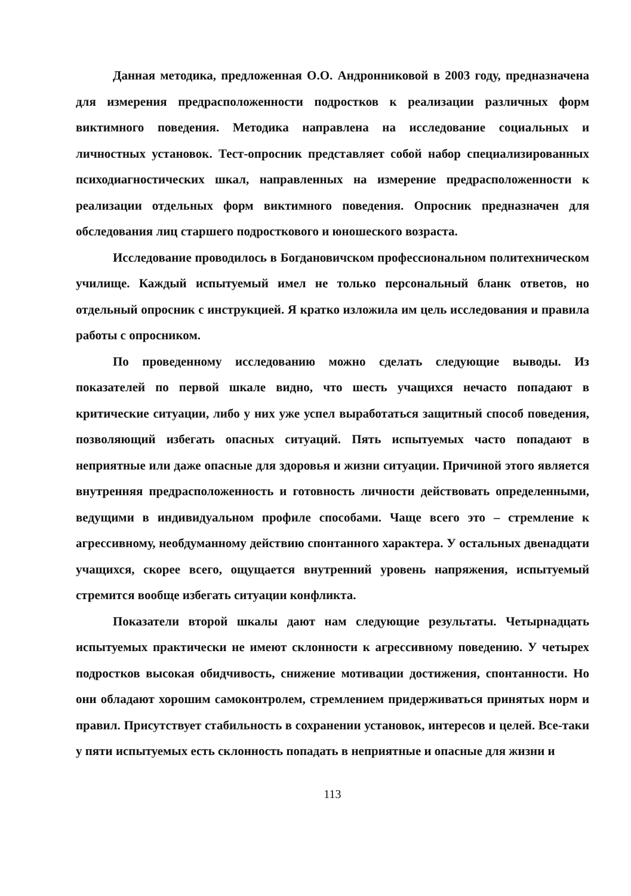Данная методика, предложенная О.О. Андронниковой в 2003 году, предназначена для измерения предрасположенности подростков к реализации различных форм виктимного поведения. Методика направлена на исследование социальных и личностных установок. Тест-опросник представляет собой набор специализированных психодиагностических шкал, направленных на измерение предрасположенности к реализации отдельных форм виктимного поведения. Опросник предназначен для обследования лиц старшего подросткового и юношеского возраста.
Исследование проводилось в Богдановичском профессиональном политехническом училище. Каждый испытуемый имел не только персональный бланк ответов, но отдельный опросник с инструкцией. Я кратко изложила им цель исследования и правила работы с опросником.
По проведенному исследованию можно сделать следующие выводы. Из показателей по первой шкале видно, что шесть учащихся нечасто попадают в критические ситуации, либо у них уже успел выработаться защитный способ поведения, позволяющий избегать опасных ситуаций. Пять испытуемых часто попадают в неприятные или даже опасные для здоровья и жизни ситуации. Причиной этого является внутренняя предрасположенность и готовность личности действовать определенными, ведущими в индивидуальном профиле способами. Чаще всего это – стремление к агрессивному, необдуманному действию спонтанного характера. У остальных двенадцати учащихся, скорее всего, ощущается внутренний уровень напряжения, испытуемый стремится вообще избегать ситуации конфликта.
Показатели второй шкалы дают нам следующие результаты. Четырнадцать испытуемых практически не имеют склонности к агрессивному поведению. У четырех подростков высокая обидчивость, снижение мотивации достижения, спонтанности. Но они обладают хорошим самоконтролем, стремлением придерживаться принятых норм и правил. Присутствует стабильность в сохранении установок, интересов и целей. Все-таки у пяти испытуемых есть склонность попадать в неприятные и опасные для жизни и
113